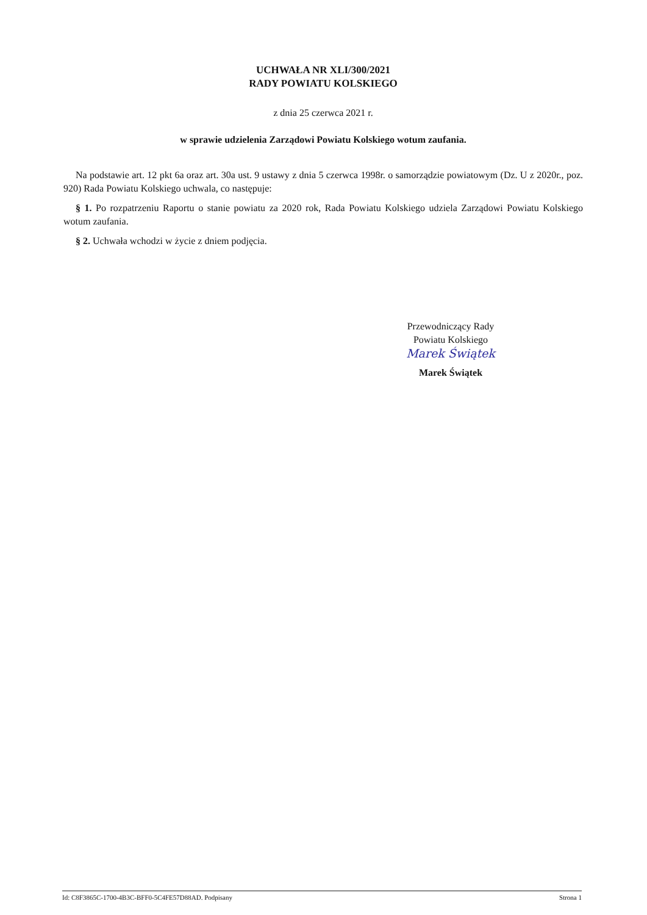UCHWAŁA NR XLI/300/2021
RADY POWIATU KOLSKIEGO
z dnia 25 czerwca 2021 r.
w sprawie udzielenia Zarządowi Powiatu Kolskiego wotum zaufania.
Na podstawie art. 12 pkt 6a oraz art. 30a ust. 9 ustawy z dnia 5 czerwca 1998r. o samorządzie powiatowym (Dz. U z 2020r., poz. 920) Rada Powiatu Kolskiego uchwala, co następuje:
§ 1. Po rozpatrzeniu Raportu o stanie powiatu za 2020 rok, Rada Powiatu Kolskiego udziela Zarządowi Powiatu Kolskiego wotum zaufania.
§ 2. Uchwała wchodzi w życie z dniem podjęcia.
Przewodniczący Rady
Powiatu Kolskiego
Marek Świątek
Marek Świątek
Id: C8F3865C-1700-4B3C-BFF0-5C4FE57D88AD. Podpisany Strona 1